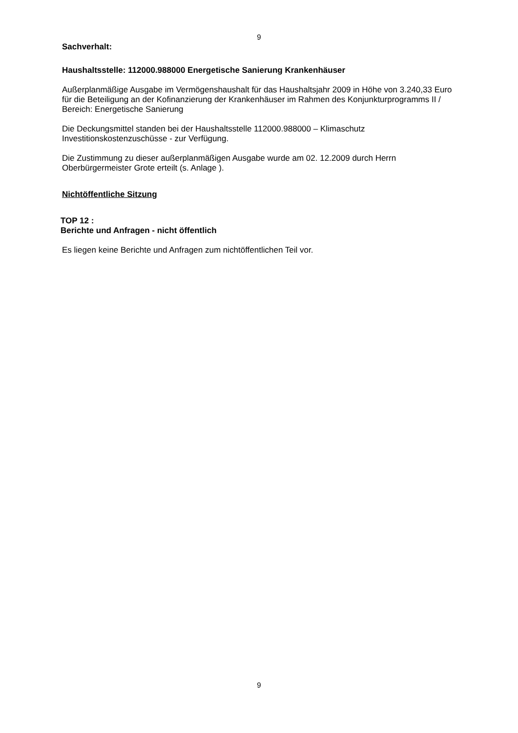9
Sachverhalt:
Haushaltsstelle: 112000.988000 Energetische Sanierung Krankenhäuser
Außerplanmäßige Ausgabe im Vermögenshaushalt für das Haushaltsjahr 2009 in Höhe von 3.240,33 Euro für die Beteiligung an der Kofinanzierung der Krankenhäuser im Rahmen des Konjunkturprogramms II / Bereich: Energetische Sanierung
Die Deckungsmittel standen bei der Haushaltsstelle 112000.988000 – Klimaschutz Investitionskostenzuschüsse - zur Verfügung.
Die Zustimmung zu dieser außerplanmäßigen Ausgabe wurde am 02. 12.2009 durch Herrn Oberbürgermeister Grote erteilt (s. Anlage ).
Nichtöffentliche Sitzung
TOP 12 :
Berichte und Anfragen - nicht öffentlich
Es liegen keine Berichte und Anfragen zum nichtöffentlichen Teil vor.
9